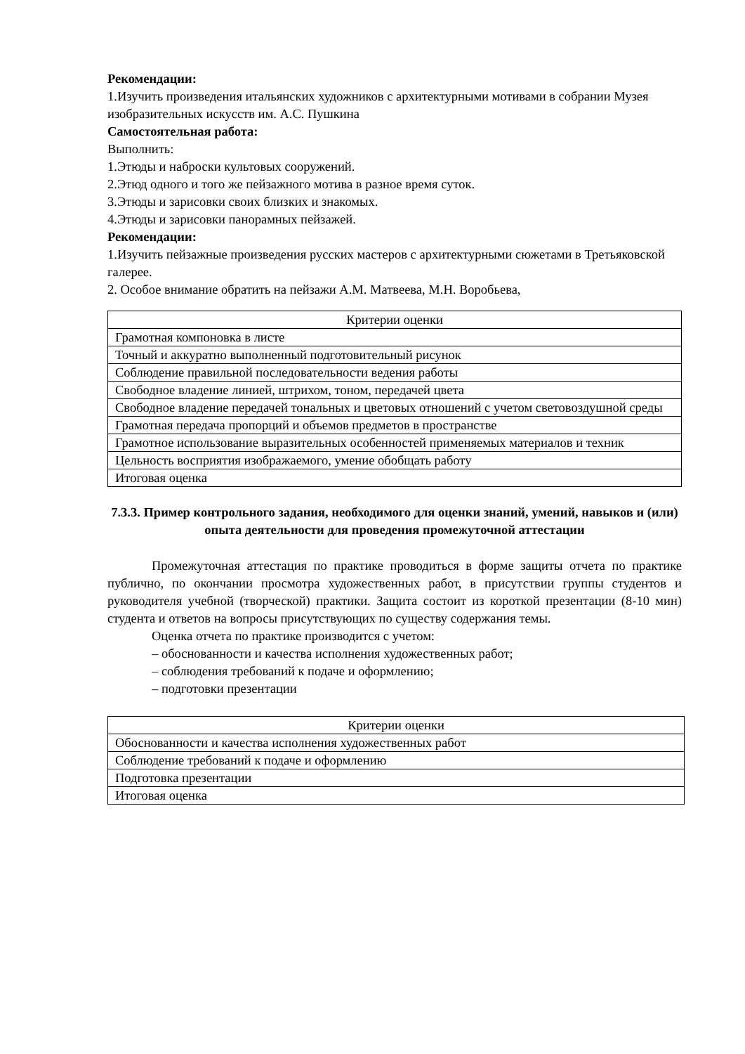Рекомендации:
1.Изучить произведения итальянских художников с архитектурными мотивами в собрании Музея изобразительных искусств им. А.С. Пушкина
Самостоятельная работа:
Выполнить:
1.Этюды и наброски культовых сооружений.
2.Этюд одного и того же пейзажного мотива в разное время суток.
3.Этюды и зарисовки своих близких и знакомых.
4.Этюды и зарисовки панорамных пейзажей.
Рекомендации:
1.Изучить пейзажные произведения русских мастеров с архитектурными сюжетами в Третьяковской галерее.
2. Особое внимание обратить на пейзажи А.М. Матвеева, М.Н. Воробьева,
| Критерии оценки |
| Грамотная компоновка в листе |
| Точный и аккуратно выполненный подготовительный рисунок |
| Соблюдение правильной последовательности ведения работы |
| Свободное владение линией, штрихом, тоном, передачей цвета |
| Свободное владение передачей тональных и цветовых отношений с учетом световоздушной среды |
| Грамотная передача пропорций и объемов предметов в пространстве |
| Грамотное использование выразительных особенностей применяемых материалов и техник |
| Цельность восприятия изображаемого, умение обобщать работу |
| Итоговая оценка |
7.3.3. Пример контрольного задания, необходимого для оценки знаний, умений, навыков и (или) опыта деятельности для проведения промежуточной аттестации
Промежуточная аттестация по практике проводиться в форме защиты отчета по практике публично, по окончании просмотра художественных работ, в присутствии группы студентов и руководителя учебной (творческой) практики. Защита состоит из короткой презентации (8-10 мин) студента и ответов на вопросы присутствующих по существу содержания темы.
Оценка отчета по практике производится с учетом:
– обоснованности и качества исполнения художественных работ;
– соблюдения требований к подаче и оформлению;
– подготовки презентации
| Критерии оценки |
| Обоснованности и качества исполнения художественных работ |
| Соблюдение требований к подаче и оформлению |
| Подготовка презентации |
| Итоговая оценка |